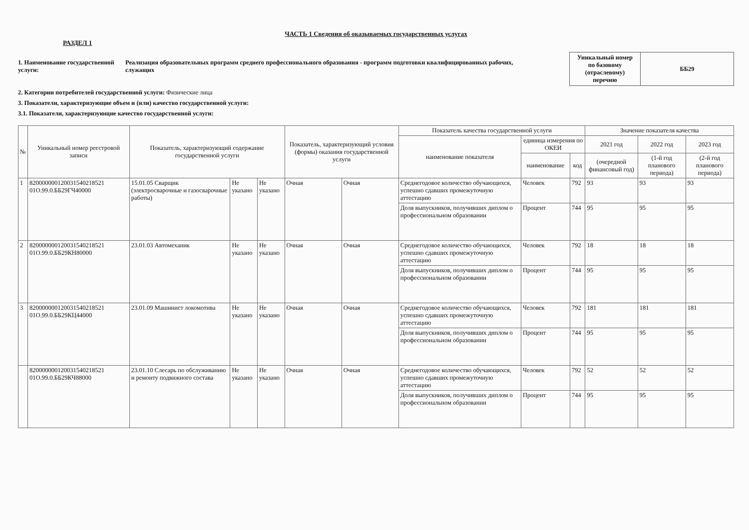ЧАСТЬ 1 Сведения об оказываемых государственных услугах
РАЗДЕЛ 1
1. Наименование государственной услуги:
Реализация образовательных программ среднего профессионального образования - программ подготовки квалифицированных рабочих, служащих
| Уникальный номер по базовому (отраслевому) перечню | ББ29 |
2. Категории потребителей государственной услуги: Физические лица
3. Показатели, характеризующие объем и (или) качество государственной услуги:
3.1. Показатели, характеризующие качество государственной услуги:
| № | Уникальный номер реестровой записи | Показатель, характеризующий содержание государственной услуги | | | Показатель, характеризующий условия (формы) оказания государственной услуги | | Показатель качества государственной услуги | | | Значение показателя качества | | |
| --- | --- | --- | --- | --- | --- | --- | --- | --- | --- | --- | --- | --- |
| | | | | | | | наименование показателя | единица измерения по ОКЕИ | | 2021 год | 2022 год | 2023 год |
| | | | | | | | | наименование | код | (очередной финансовый год) | (1-й год планового периода) | (2-й год планового периода) |
| 1 | 820000000120031540218521 01О.99.0.ББ29ГЧ40000 | 15.01.05 Сварщик (электросварочные и газосварочные работы) | Не указано | Не указано | Очная | Очная | Среднегодовое количество обучающихся, успешно сдавших промежуточную аттестацию | Человек | 792 | 93 | 93 | 93 |
| | | | | | | | Доля выпускников, получивших диплом о профессиональном образовании | Процент | 744 | 95 | 95 | 95 |
| 2 | 820000000120031540218521 01О.99.0.ББ29КН80000 | 23.01.03 Автомеханик | Не указано | Не указано | Очная | Очная | Среднегодовое количество обучающихся, успешно сдавших промежуточную аттестацию | Человек | 792 | 18 | 18 | 18 |
| | | | | | | | Доля выпускников, получивших диплом о профессиональном образовании | Процент | 744 | 95 | 95 | 95 |
| 3 | 820000000120031540218521 01О.99.0.ББ29КЦ44000 | 23.01.09 Машинист локомотива | Не указано | Не указано | Очная | Очная | Среднегодовое количество обучающихся, успешно сдавших промежуточную аттестацию | Человек | 792 | 181 | 181 | 181 |
| | | | | | | | Доля выпускников, получивших диплом о профессиональном образовании | Процент | 744 | 95 | 95 | 95 |
| | 820000000120031540218521 01О.99.0.ББ29КЧ88000 | 23.01.10 Слесарь по обслуживанию и ремонту подвижного состава | Не указано | Не указано | Очная | Очная | Среднегодовое количество обучающихся, успешно сдавших промежуточную аттестацию | Человек | 792 | 52 | 52 | 52 |
| | | | | | | | Доля выпускников, получивших диплом о профессиональном образовании | Процент | 744 | 95 | 95 | 95 |